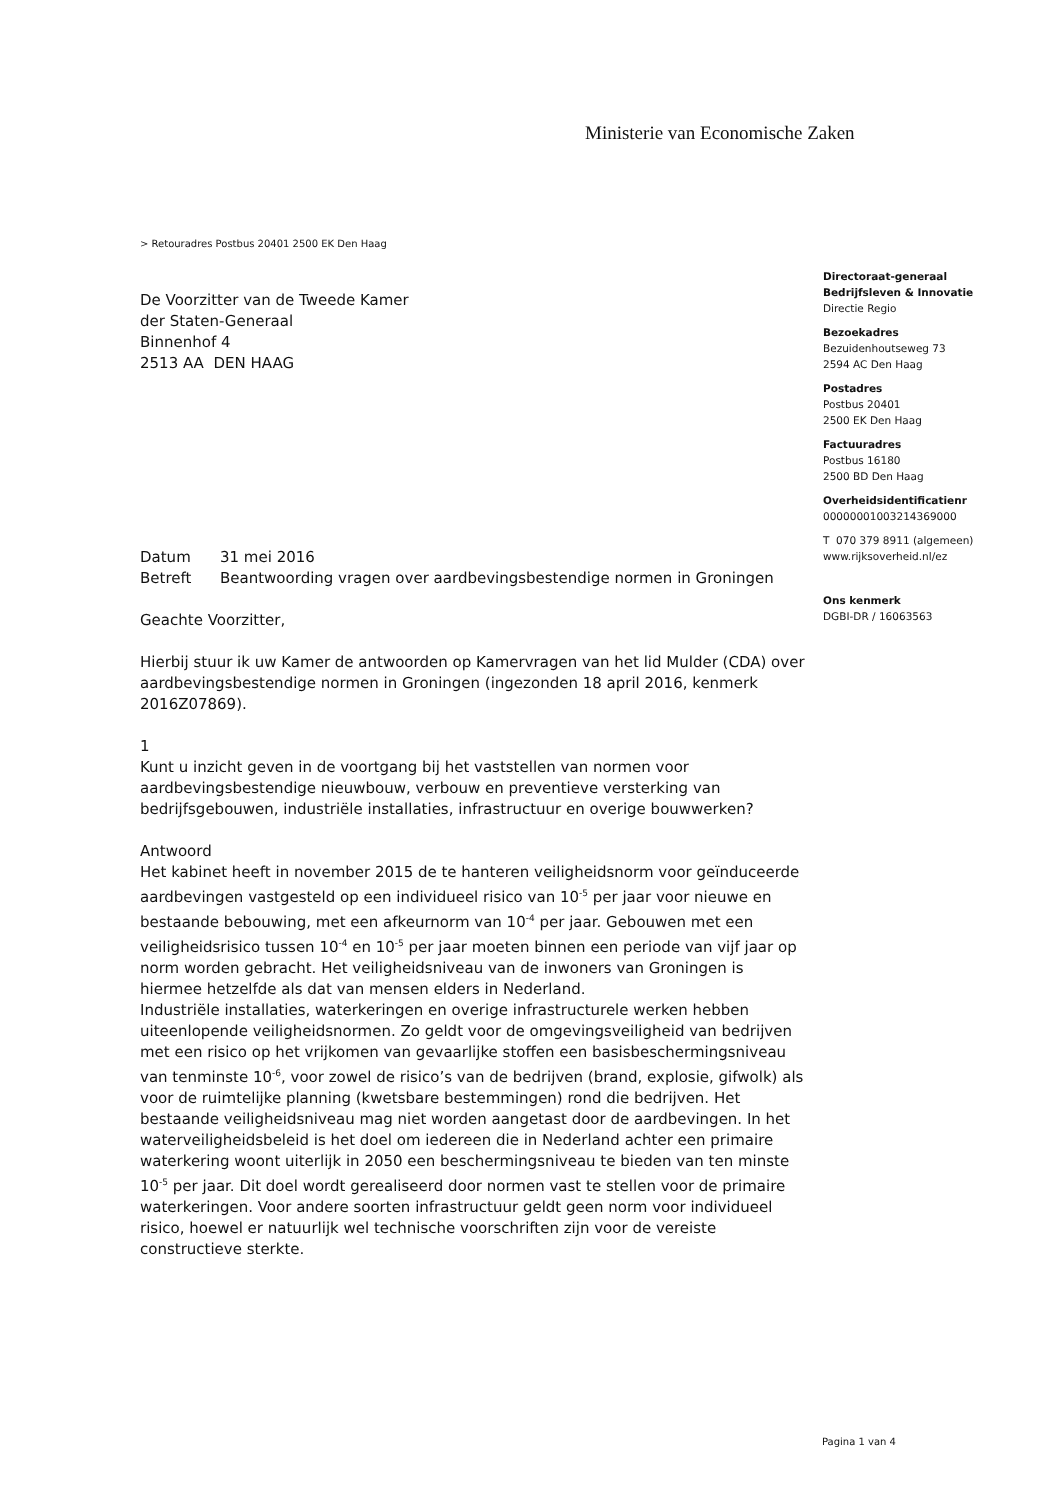Ministerie van Economische Zaken
> Retouradres Postbus 20401 2500 EK Den Haag
Directoraat-generaal
Bedrijfsleven & Innovatie
Directie Regio
Bezoekadres
Bezuidenhoutseweg 73
2594 AC Den Haag
Postadres
Postbus 20401
2500 EK Den Haag
Factuuradres
Postbus 16180
2500 BD Den Haag
Overheidsidentificatienr
00000001003214369000
T 070 379 8911 (algemeen)
www.rijksoverheid.nl/ez
Ons kenmerk
DGBI-DR / 16063563
De Voorzitter van de Tweede Kamer
der Staten-Generaal
Binnenhof 4
2513 AA DEN HAAG
| Datum | 31 mei 2016 |
| Betreft | Beantwoording vragen over aardbevingsbestendige normen in Groningen |
Geachte Voorzitter,
Hierbij stuur ik uw Kamer de antwoorden op Kamervragen van het lid Mulder (CDA) over aardbevingsbestendige normen in Groningen (ingezonden 18 april 2016, kenmerk 2016Z07869).
1
Kunt u inzicht geven in de voortgang bij het vaststellen van normen voor aardbevingsbestendige nieuwbouw, verbouw en preventieve versterking van bedrijfsgebouwen, industriële installaties, infrastructuur en overige bouwwerken?
Antwoord
Het kabinet heeft in november 2015 de te hanteren veiligheidsnorm voor geïnduceerde aardbevingen vastgesteld op een individueel risico van 10<sup>-5</sup> per jaar voor nieuwe en bestaande bebouwing, met een afkeurnorm van 10<sup>-4</sup> per jaar. Gebouwen met een veiligheidsrisico tussen 10<sup>-4</sup> en 10<sup>-5</sup> per jaar moeten binnen een periode van vijf jaar op norm worden gebracht. Het veiligheidsniveau van de inwoners van Groningen is hiermee hetzelfde als dat van mensen elders in Nederland.
Industriële installaties, waterkeringen en overige infrastructurele werken hebben uiteenlopende veiligheidsnormen. Zo geldt voor de omgevingsveiligheid van bedrijven met een risico op het vrijkomen van gevaarlijke stoffen een basisbeschermingsniveau van tenminste 10<sup>-6</sup>, voor zowel de risico’s van de bedrijven (brand, explosie, gifwolk) als voor de ruimtelijke planning (kwetsbare bestemmingen) rond die bedrijven. Het bestaande veiligheidsniveau mag niet worden aangetast door de aardbevingen. In het waterveiligheidsbeleid is het doel om iedereen die in Nederland achter een primaire waterkering woont uiterlijk in 2050 een beschermingsniveau te bieden van ten minste 10<sup>-5</sup> per jaar. Dit doel wordt gerealiseerd door normen vast te stellen voor de primaire waterkeringen. Voor andere soorten infrastructuur geldt geen norm voor individueel risico, hoewel er natuurlijk wel technische voorschriften zijn voor de vereiste constructieve sterkte.
Pagina 1 van 4